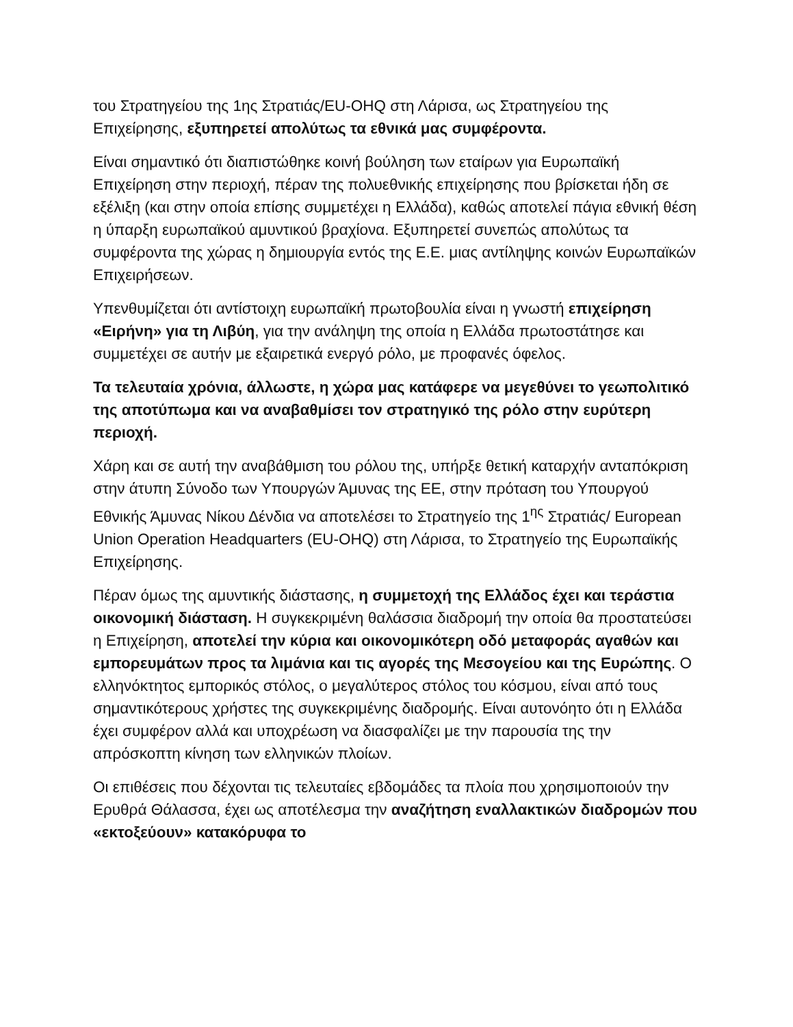του Στρατηγείου της 1ης Στρατιάς/EU-OHQ στη Λάρισα, ως Στρατηγείου της Επιχείρησης, εξυπηρετεί απολύτως τα εθνικά μας συμφέροντα.
Είναι σημαντικό ότι διαπιστώθηκε κοινή βούληση των εταίρων για Ευρωπαϊκή Επιχείρηση στην περιοχή, πέραν της πολυεθνικής επιχείρησης που βρίσκεται ήδη σε εξέλιξη (και στην οποία επίσης συμμετέχει η Ελλάδα), καθώς αποτελεί πάγια εθνική θέση η ύπαρξη ευρωπαϊκού αμυντικού βραχίονα. Εξυπηρετεί συνεπώς απολύτως τα συμφέροντα της χώρας η δημιουργία εντός της Ε.Ε. μιας αντίληψης κοινών Ευρωπαϊκών Επιχειρήσεων.
Υπενθυμίζεται ότι αντίστοιχη ευρωπαϊκή πρωτοβουλία είναι η γνωστή επιχείρηση «Ειρήνη» για τη Λιβύη, για την ανάληψη της οποία η Ελλάδα πρωτοστάτησε και συμμετέχει σε αυτήν με εξαιρετικά ενεργό ρόλο, με προφανές όφελος.
Τα τελευταία χρόνια, άλλωστε, η χώρα μας κατάφερε να μεγεθύνει το γεωπολιτικό της αποτύπωμα και να αναβαθμίσει τον στρατηγικό της ρόλο στην ευρύτερη περιοχή.
Χάρη και σε αυτή την αναβάθμιση του ρόλου της, υπήρξε θετική καταρχήν ανταπόκριση στην άτυπη Σύνοδο των Υπουργών Άμυνας της ΕΕ, στην πρόταση του Υπουργού Εθνικής Άμυνας Νίκου Δένδια να αποτελέσει το Στρατηγείο της 1<sup>ης</sup> Στρατιάς/ European Union Operation Headquarters (EU-OHQ) στη Λάρισα, το Στρατηγείο της Ευρωπαϊκής Επιχείρησης.
Πέραν όμως της αμυντικής διάστασης, η συμμετοχή της Ελλάδος έχει και τεράστια οικονομική διάσταση. Η συγκεκριμένη θαλάσσια διαδρομή την οποία θα προστατεύσει η Επιχείρηση, αποτελεί την κύρια και οικονομικότερη οδό μεταφοράς αγαθών και εμπορευμάτων προς τα λιμάνια και τις αγορές της Μεσογείου και της Ευρώπης. Ο ελληνόκτητος εμπορικός στόλος, ο μεγαλύτερος στόλος του κόσμου, είναι από τους σημαντικότερους χρήστες της συγκεκριμένης διαδρομής. Είναι αυτονόητο ότι η Ελλάδα έχει συμφέρον αλλά και υποχρέωση να διασφαλίζει με την παρουσία της την απρόσκοπτη κίνηση των ελληνικών πλοίων.
Οι επιθέσεις που δέχονται τις τελευταίες εβδομάδες τα πλοία που χρησιμοποιούν την Ερυθρά Θάλασσα, έχει ως αποτέλεσμα την αναζήτηση εναλλακτικών διαδρομών που «εκτοξεύουν» κατακόρυφα το